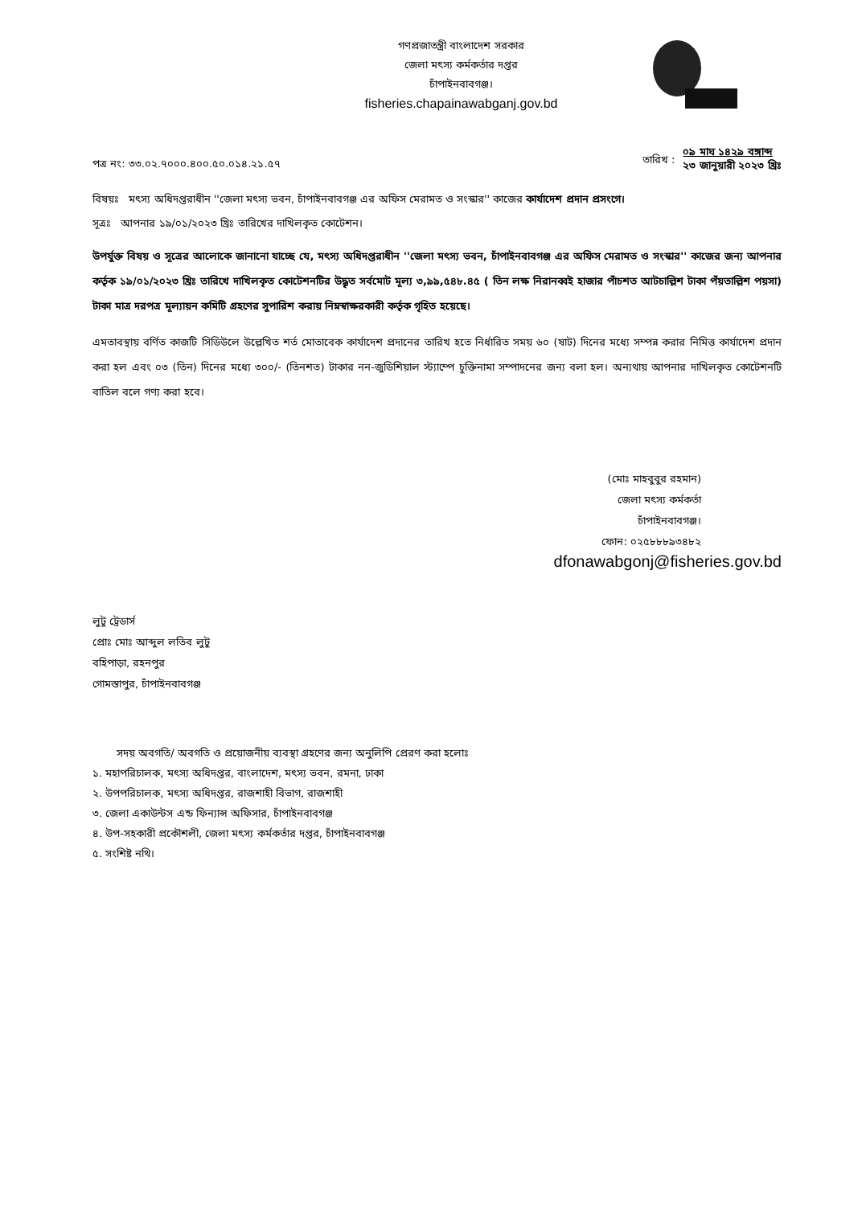গণপ্রজাতন্ত্রী বাংলাদেশ সরকার
জেলা মৎস্য কর্মকর্তার দপ্তর
চাঁপাইনবাবগঞ্জ।
fisheries.chapainawabganj.gov.bd
পত্র নং: ৩৩.০২.৭০০০.৪০০.৫০.০১৪.২১.৫৭
তারিখ :
০৯ মাঘ ১৪২৯ বঙ্গাব্দ
২৩ জানুয়ারী ২০২৩ খ্রিঃ
বিষয়ঃ মৎস্য অধিদপ্তরাধীন ''জেলা মৎস্য ভবন, চাঁপাইনবাবগঞ্জ এর অফিস মেরামত ও সংস্কার'' কাজের কার্যাদেশ প্রদান প্রসংগে।
সূত্রঃ আপনার ১৯/০১/২০২৩ খ্রিঃ তারিখের দাখিলকৃত কোটেশন।
উপর্যুক্ত বিষয় ও সূত্রের আলোকে জানানো যাচ্ছে যে, মৎস্য অধিদপ্তরাধীন ''জেলা মৎস্য ভবন, চাঁপাইনবাবগঞ্জ এর অফিস মেরামত ও সংস্কার'' কাজের জন্য আপনার কর্তৃক ১৯/০১/২০২৩ খ্রিঃ তারিখে দাখিলকৃত কোটেশনটির উদ্ধৃত সর্বমোট মূল্য ৩,৯৯,৫৪৮.৪৫ ( তিন লক্ষ নিরানব্বই হাজার পাঁচশত আটচাল্লিশ টাকা পঁয়তাল্লিশ পয়সা) টাকা মাত্র দরপত্র মূল্যায়ন কমিটি গ্রহণের সুপারিশ করায় নিম্নস্বাক্ষরকারী কর্তৃক গৃহিত হয়েছে।
এমতাবস্থায় বর্ণিত কাজটি সিডিউলে উল্লেখিত শর্ত মোতাবেক কার্যাদেশ প্রদানের তারিখ হতে নির্ধারিত সময় ৬০ (ষাট) দিনের মধ্যে সম্পন্ন করার নিমিত্ত কার্যাদেশ প্রদান করা হল এবং ০৩ (তিন) দিনের মধ্যে ৩০০/- (তিনশত) টাকার নন-জুডিশিয়াল স্ট্যাম্পে চুক্তিনামা সম্পাদনের জন্য বলা হল। অন্যথায় আপনার দাখিলকৃত কোটেশনটি বাতিল বলে গণ্য করা হবে।
(মোঃ মাহবুবুর রহমান)
জেলা মৎস্য কর্মকর্তা
চাঁপাইনবাবগঞ্জ।
ফোন: ০২৫৮৮৮৯৩৪৮২
dfonawabgonj@fisheries.gov.bd
লুটু ট্রেডার্স
প্রোঃ মোঃ আব্দুল লতিব লুটু
বহিপাড়া, রহনপুর
গোমস্তাপুর, চাঁপাইনবাবগঞ্জ
সদয় অবগতি/ অবগতি ও প্রয়োজনীয় ব্যবস্থা গ্রহণের জন্য অনুলিপি প্রেরণ করা হলোঃ
১. মহাপরিচালক, মৎস্য অধিদপ্তর, বাংলাদেশ, মৎস্য ভবন, রমনা, ঢাকা
২. উপপরিচালক, মৎস্য অধিদপ্তর, রাজশাহী বিভাগ, রাজশাহী
৩. জেলা একাউন্টস এন্ড ফিন্যান্স অফিসার, চাঁপাইনবাবগঞ্জ
৪. উপ-সহকারী প্রকৌশলী, জেলা মৎস্য কর্মকর্তার দপ্তর, চাঁপাইনবাবগঞ্জ
৫. সংশিষ্ট নথি।